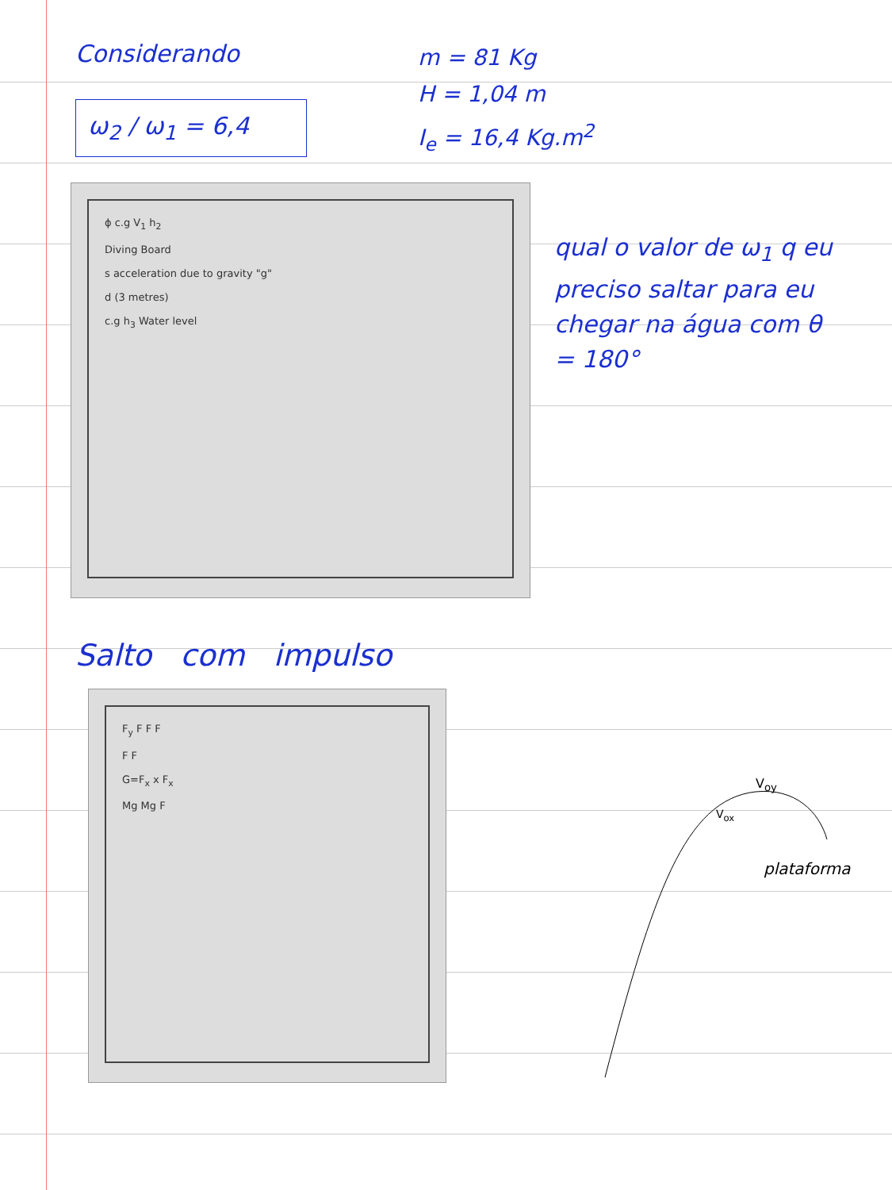Considerando
ω<sub>2</sub> / ω<sub>1</sub> = 6,4
m = 81 Kg
H = 1,04 m
I<sub>e</sub> = 16,4 Kg.m<sup>2</sup>
ϕ c.g V<sub>1</sub> h<sub>2</sub>
Diving Board
s acceleration due to gravity "g"
d (3 metres)
c.g h<sub>3</sub> Water level
qual o valor de ω<sub>1</sub> q eu preciso saltar para eu chegar na água com θ = 180°
Salto com impulso
F<sub>y</sub> F F F
F F
G=F<sub>x</sub> x F<sub>x</sub>
Mg Mg F
V<sub>oy</sub>
V<sub>ox</sub>
plataforma